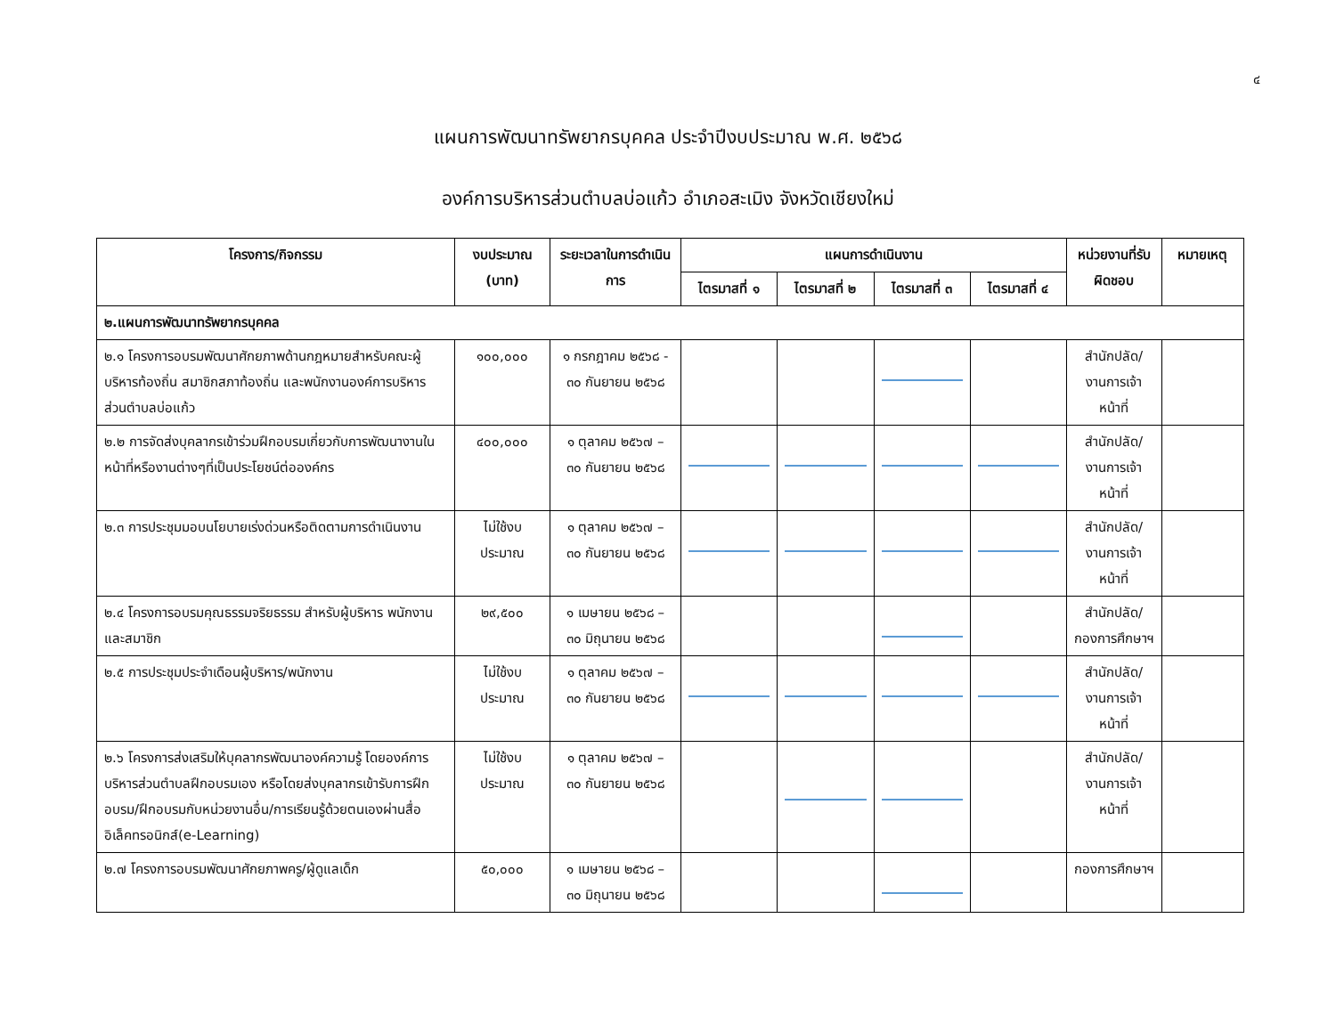๔
แผนการพัฒนาทรัพยากรบุคคล ประจำปีงบประมาณ พ.ศ. ๒๕๖๘
องค์การบริหารส่วนตำบลบ่อแก้ว อำเภอสะเมิง จังหวัดเชียงใหม่
| โครงการ/กิจกรรม | งบประมาณ (บาท) | ระยะเวลาในการดำเนินการ | แผนการดำเนินงาน | | | | หน่วยงานที่รับผิดชอบ | หมายเหตุ |
| --- | --- | --- | --- | --- | --- | --- | --- | --- |
| | | | ไตรมาสที่ ๑ | ไตรมาสที่ ๒ | ไตรมาสที่ ๓ | ไตรมาสที่ ๔ | | |
| ๒.แผนการพัฒนาทรัพยากรบุคคล | | | | | | | | |
| ๒.๑ โครงการอบรมพัฒนาศักยภาพด้านกฎหมายสำหรับคณะผู้บริหารท้องถิ่น สมาชิกสภาท้องถิ่น และพนักงานองค์การบริหารส่วนตำบลบ่อแก้ว | ๑๐๐,๐๐๐ | ๑ กรกฎาคม ๒๕๖๘ - ๓๐ กันยายน ๒๕๖๘ | | | | | สำนักปลัด/งานการเจ้าหน้าที่ | |
| ๒.๒ การจัดส่งบุคลากรเข้าร่วมฝึกอบรมเกี่ยวกับการพัฒนางานในหน้าที่หรืองานต่างๆที่เป็นประโยชน์ต่อองค์กร | ๔๐๐,๐๐๐ | ๑ ตุลาคม ๒๕๖๗ – ๓๐ กันยายน ๒๕๖๘ | | | | | สำนักปลัด/งานการเจ้าหน้าที่ | |
| ๒.๓ การประชุมมอบนโยบายเร่งด่วนหรือติดตามการดำเนินงาน | ไม่ใช้งบประมาณ | ๑ ตุลาคม ๒๕๖๗ – ๓๐ กันยายน ๒๕๖๘ | | | | | สำนักปลัด/งานการเจ้าหน้าที่ | |
| ๒.๔ โครงการอบรมคุณธรรมจริยธรรม สำหรับผู้บริหาร พนักงานและสมาชิก | ๒๙,๕๐๐ | ๑ เมษายน ๒๕๖๘ – ๓๐ มิถุนายน ๒๕๖๘ | | | | | สำนักปลัด/กองการศึกษาฯ | |
| ๒.๕ การประชุมประจำเดือนผู้บริหาร/พนักงาน | ไม่ใช้งบประมาณ | ๑ ตุลาคม ๒๕๖๗ – ๓๐ กันยายน ๒๕๖๘ | | | | | สำนักปลัด/งานการเจ้าหน้าที่ | |
| ๒.๖ โครงการส่งเสริมให้บุคลากรพัฒนาองค์ความรู้ โดยองค์การบริหารส่วนตำบลฝึกอบรมเอง หรือโดยส่งบุคลากรเข้ารับการฝึกอบรม/ฝึกอบรมกับหน่วยงานอื่น/การเรียนรู้ด้วยตนเองผ่านสื่ออิเล็คทรอนิกส์(e-Learning) | ไม่ใช้งบประมาณ | ๑ ตุลาคม ๒๕๖๗ – ๓๐ กันยายน ๒๕๖๘ | | | | | สำนักปลัด/งานการเจ้าหน้าที่ | |
| ๒.๗ โครงการอบรมพัฒนาศักยภาพครู/ผู้ดูแลเด็ก | ๕๐,๐๐๐ | ๑ เมษายน ๒๕๖๘ – ๓๐ มิถุนายน ๒๕๖๘ | | | | | กองการศึกษาฯ | |